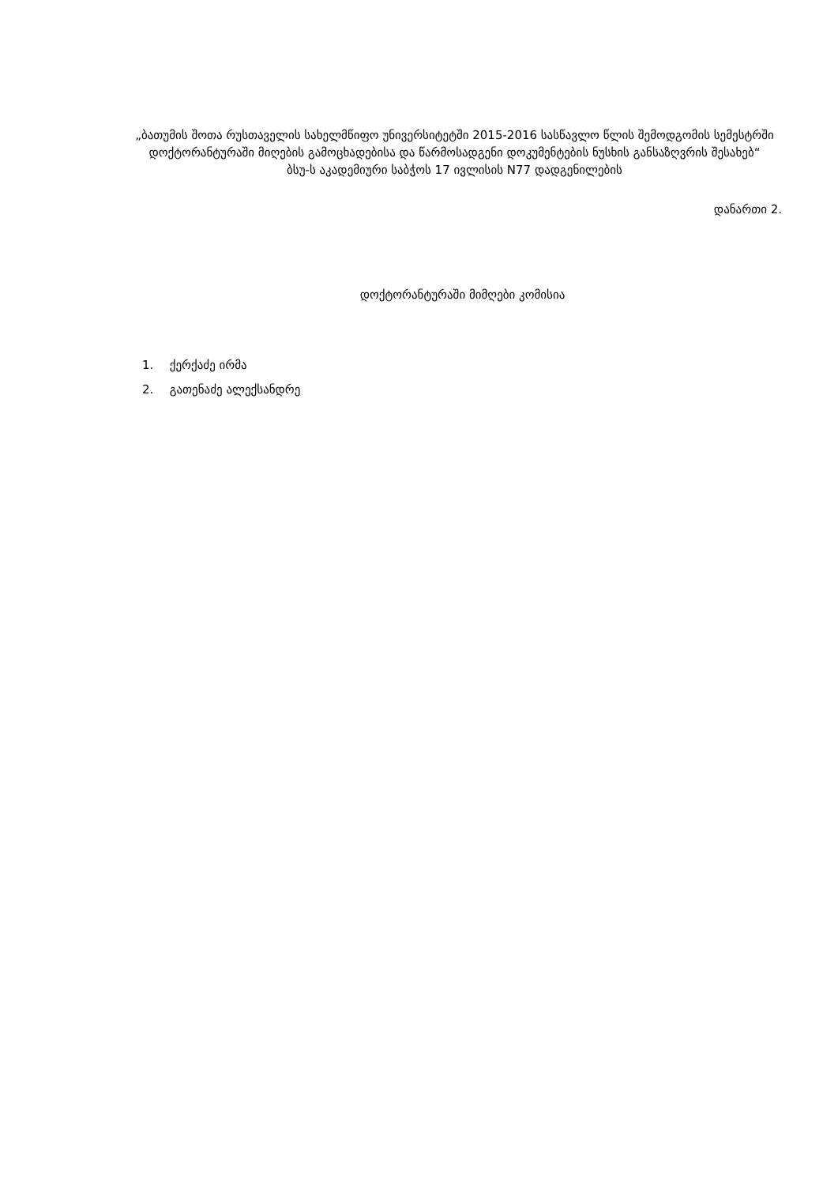„ბათუმის შოთა რუსთაველის სახელმწიფო უნივერსიტეტში 2015-2016 სასწავლო წლის შემოდგომის სემესტრში დოქტორანტურაში მიღების გამოცხადებისა და წარმოსადგენი დოკუმენტების ნუსხის განსაზღვრის შესახებ“
ბსუ-ს აკადემიური საბჭოს 17 ივლისის N77 დადგენილების
დანართი 2.
დოქტორანტურაში მიმღები კომისია
1. ქერქაძე ირმა
2. გათენაძე ალექსანდრე